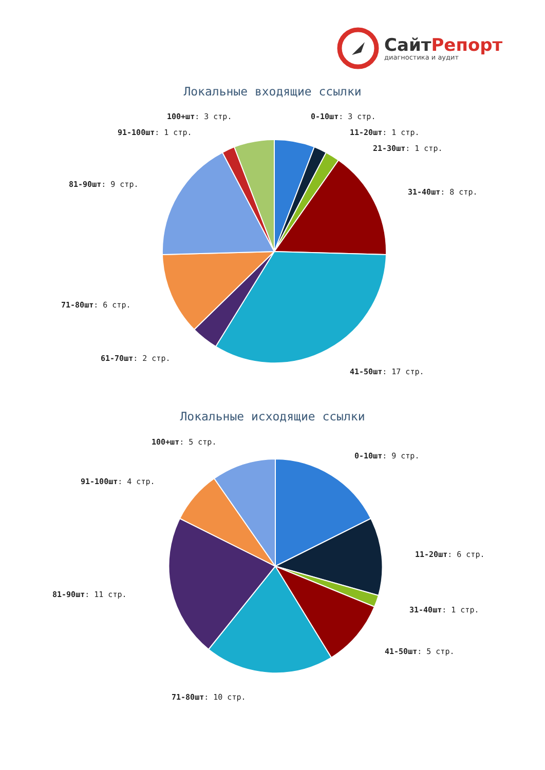СайтРепорт
диагностика и аудит
Локальные входящие ссылки
100+шт: 3 стр. 0-10шт: 3 стр.
91-100шт: 1 стр. 11-20шт: 1 стр.
21-30шт: 1 стр.
81-90шт: 9 стр.
31-40шт: 8 стр.
71-80шт: 6 стр.
61-70шт: 2 стр.
41-50шт: 17 стр.
Локальные исходящие ссылки
100+шт: 5 стр.
0-10шт: 9 стр.
91-100шт: 4 стр.
11-20шт: 6 стр.
81-90шт: 11 стр.
31-40шт: 1 стр.
41-50шт: 5 стр.
71-80шт: 10 стр.